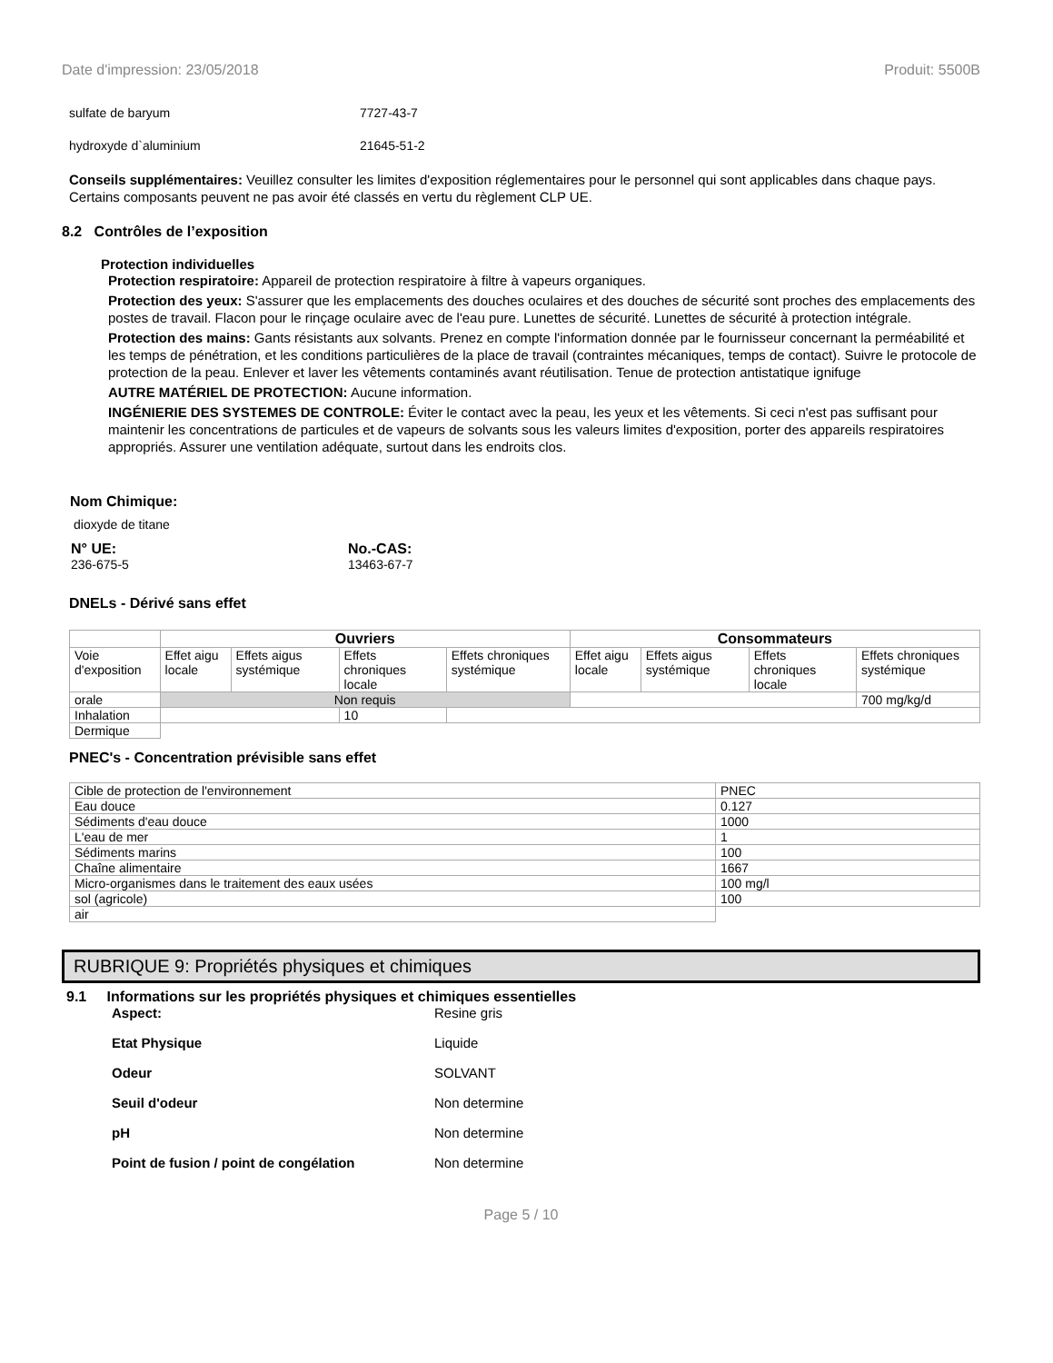Date d'impression: 23/05/2018 Produit: 5500B
sulfate de baryum 7727-43-7
hydroxyde d`aluminium 21645-51-2
Conseils supplémentaires: Veuillez consulter les limites d'exposition réglementaires pour le personnel qui sont applicables dans chaque pays. Certains composants peuvent ne pas avoir été classés en vertu du règlement CLP UE.
8.2 Contrôles de l’exposition
Protection individuelles
Protection respiratoire: Appareil de protection respiratoire à filtre à vapeurs organiques.
Protection des yeux: S'assurer que les emplacements des douches oculaires et des douches de sécurité sont proches des emplacements des postes de travail. Flacon pour le rinçage oculaire avec de l'eau pure. Lunettes de sécurité. Lunettes de sécurité à protection intégrale.
Protection des mains: Gants résistants aux solvants. Prenez en compte l'information donnée par le fournisseur concernant la perméabilité et les temps de pénétration, et les conditions particulières de la place de travail (contraintes mécaniques, temps de contact). Suivre le protocole de protection de la peau. Enlever et laver les vêtements contaminés avant réutilisation. Tenue de protection antistatique ignifuge
AUTRE MATÉRIEL DE PROTECTION: Aucune information.
INGÉNIERIE DES SYSTEMES DE CONTROLE: Éviter le contact avec la peau, les yeux et les vêtements. Si ceci n'est pas suffisant pour maintenir les concentrations de particules et de vapeurs de solvants sous les valeurs limites d'exposition, porter des appareils respiratoires appropriés. Assurer une ventilation adéquate, surtout dans les endroits clos.
Nom Chimique:
dioxyde de titane
N° UE:
236-675-5
No.-CAS:
13463-67-7
DNELs - Dérivé sans effet
| | Ouvriers | | | | Consommateurs | | | |
| --- | --- | --- | --- | --- | --- | --- | --- | --- |
| Voie d'exposition | Effet aigu locale | Effets aigus systémique | Effets chroniques locale | Effets chroniques systémique | Effet aigu locale | Effets aigus systémique | Effets chroniques locale | Effets chroniques systémique |
| orale | Non requis | | | | | | | 700 mg/kg/d |
| Inhalation | | | 10 | | | | | |
| Dermique | | | | | | | | |
PNEC's - Concentration prévisible sans effet
| Cible de protection de l'environnement | PNEC |
| Eau douce | 0.127 |
| Sédiments d'eau douce | 1000 |
| L'eau de mer | 1 |
| Sédiments marins | 100 |
| Chaîne alimentaire | 1667 |
| Micro-organismes dans le traitement des eaux usées | 100 mg/l |
| sol (agricole) | 100 |
| air | |
RUBRIQUE 9: Propriétés physiques et chimiques
9.1 Informations sur les propriétés physiques et chimiques essentielles
Aspect: Resine gris
Etat Physique Liquide
Odeur SOLVANT
Seuil d'odeur Non determine
pH Non determine
Point de fusion / point de congélation Non determine
Page 5 / 10